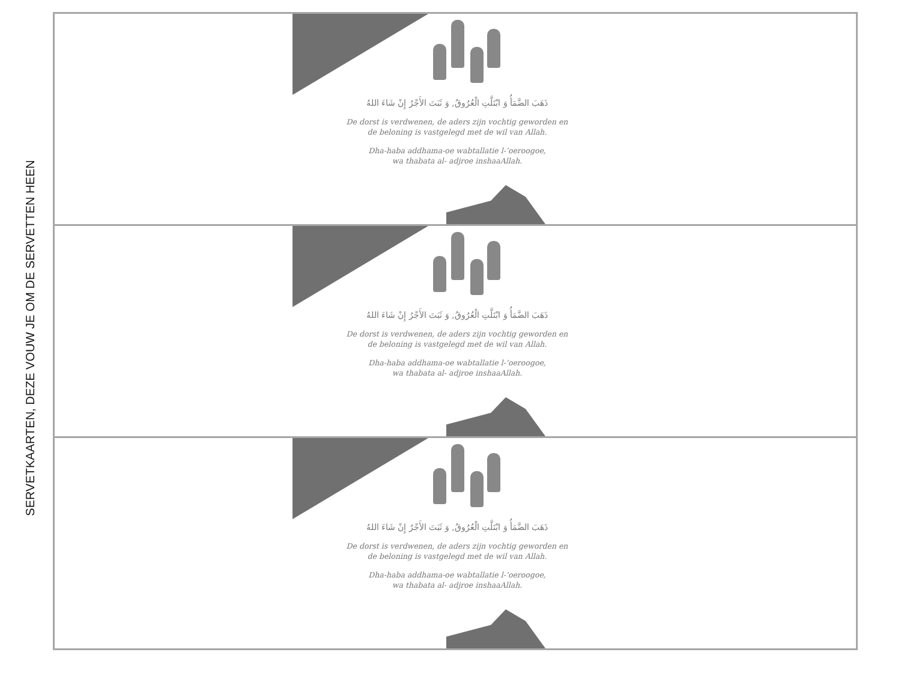SERVETKAARTEN, DEZE VOUW JE OM DE SERVETTEN HEEN
ذَهَبَ الضَّمَأُ وَ ابْتَلَّتِ الْعُرُوقُ, وَ ثَبَتَ الأَجْرُ إِنْ شَاءَ اللهُ
De dorst is verdwenen, de aders zijn vochtig geworden en
de beloning is vastgelegd met de wil van Allah.
Dha-haba addhama-oe wabtallatie l-‘oeroogoe,
wa thabata al- adjroe inshaaAllah.
ذَهَبَ الضَّمَأُ وَ ابْتَلَّتِ الْعُرُوقُ, وَ ثَبَتَ الأَجْرُ إِنْ شَاءَ اللهُ
De dorst is verdwenen, de aders zijn vochtig geworden en
de beloning is vastgelegd met de wil van Allah.
Dha-haba addhama-oe wabtallatie l-‘oeroogoe,
wa thabata al- adjroe inshaaAllah.
ذَهَبَ الضَّمَأُ وَ ابْتَلَّتِ الْعُرُوقُ, وَ ثَبَتَ الأَجْرُ إِنْ شَاءَ اللهُ
De dorst is verdwenen, de aders zijn vochtig geworden en
de beloning is vastgelegd met de wil van Allah.
Dha-haba addhama-oe wabtallatie l-‘oeroogoe,
wa thabata al- adjroe inshaaAllah.